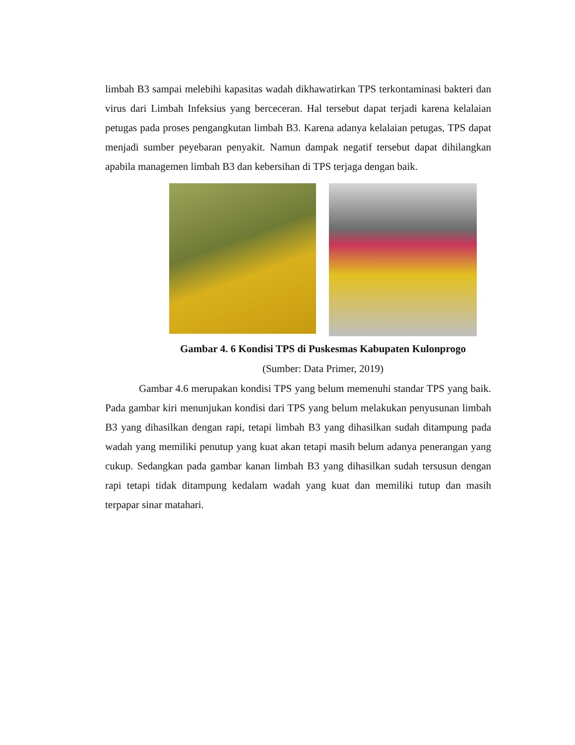limbah B3 sampai melebihi kapasitas wadah dikhawatirkan TPS terkontaminasi bakteri dan virus dari Limbah Infeksius yang berceceran. Hal tersebut dapat terjadi karena kelalaian petugas pada proses pengangkutan limbah B3. Karena adanya kelalaian petugas, TPS dapat menjadi sumber peyebaran penyakit. Namun dampak negatif tersebut dapat dihilangkan apabila managemen limbah B3 dan kebersihan di TPS terjaga dengan baik.
Gambar 4. 6 Kondisi TPS di Puskesmas Kabupaten Kulonprogo
(Sumber: Data Primer, 2019)
Gambar 4.6 merupakan kondisi TPS yang belum memenuhi standar TPS yang baik. Pada gambar kiri menunjukan kondisi dari TPS yang belum melakukan penyusunan limbah B3 yang dihasilkan dengan rapi, tetapi limbah B3 yang dihasilkan sudah ditampung pada wadah yang memiliki penutup yang kuat akan tetapi masih belum adanya penerangan yang cukup. Sedangkan pada gambar kanan limbah B3 yang dihasilkan sudah tersusun dengan rapi tetapi tidak ditampung kedalam wadah yang kuat dan memiliki tutup dan masih terpapar sinar matahari.